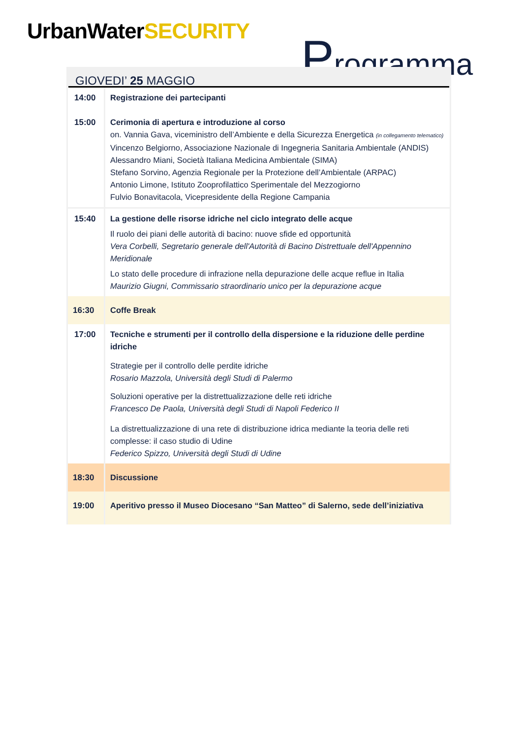UrbanWaterSECURITY Programma
GIOVEDI’ 25 MAGGIO
| 14:00 15:00 | Registrazione dei partecipanti Cerimonia di apertura e introduzione al corso on. Vannia Gava, viceministro dell’Ambiente e della Sicurezza Energetica (in collegamento telematico) Vincenzo Belgiorno, Associazione Nazionale di Ingegneria Sanitaria Ambientale (ANDIS) Alessandro Miani, Società Italiana Medicina Ambientale (SIMA) Stefano Sorvino, Agenzia Regionale per la Protezione dell’Ambientale (ARPAC) Antonio Limone, Istituto Zooprofilattico Sperimentale del Mezzogiorno Fulvio Bonavitacola, Vicepresidente della Regione Campania |
| 15:40 | La gestione delle risorse idriche nel ciclo integrato delle acque Il ruolo dei piani delle autorità di bacino: nuove sfide ed opportunità Vera Corbelli, Segretario generale dell'Autorità di Bacino Distrettuale dell'Appennino Meridionale Lo stato delle procedure di infrazione nella depurazione delle acque reflue in Italia Maurizio Giugni, Commissario straordinario unico per la depurazione acque |
| 16:30 | Coffe Break |
| 17:00 | Tecniche e strumenti per il controllo della dispersione e la riduzione delle perdine idriche Strategie per il controllo delle perdite idriche Rosario Mazzola, Università degli Studi di Palermo Soluzioni operative per la distrettualizzazione delle reti idriche Francesco De Paola, Università degli Studi di Napoli Federico II La distrettualizzazione di una rete di distribuzione idrica mediante la teoria delle reti complesse: il caso studio di Udine Federico Spizzo, Università degli Studi di Udine |
| 18:30 | Discussione |
| 19:00 | Aperitivo presso il Museo Diocesano “San Matteo” di Salerno, sede dell’iniziativa |